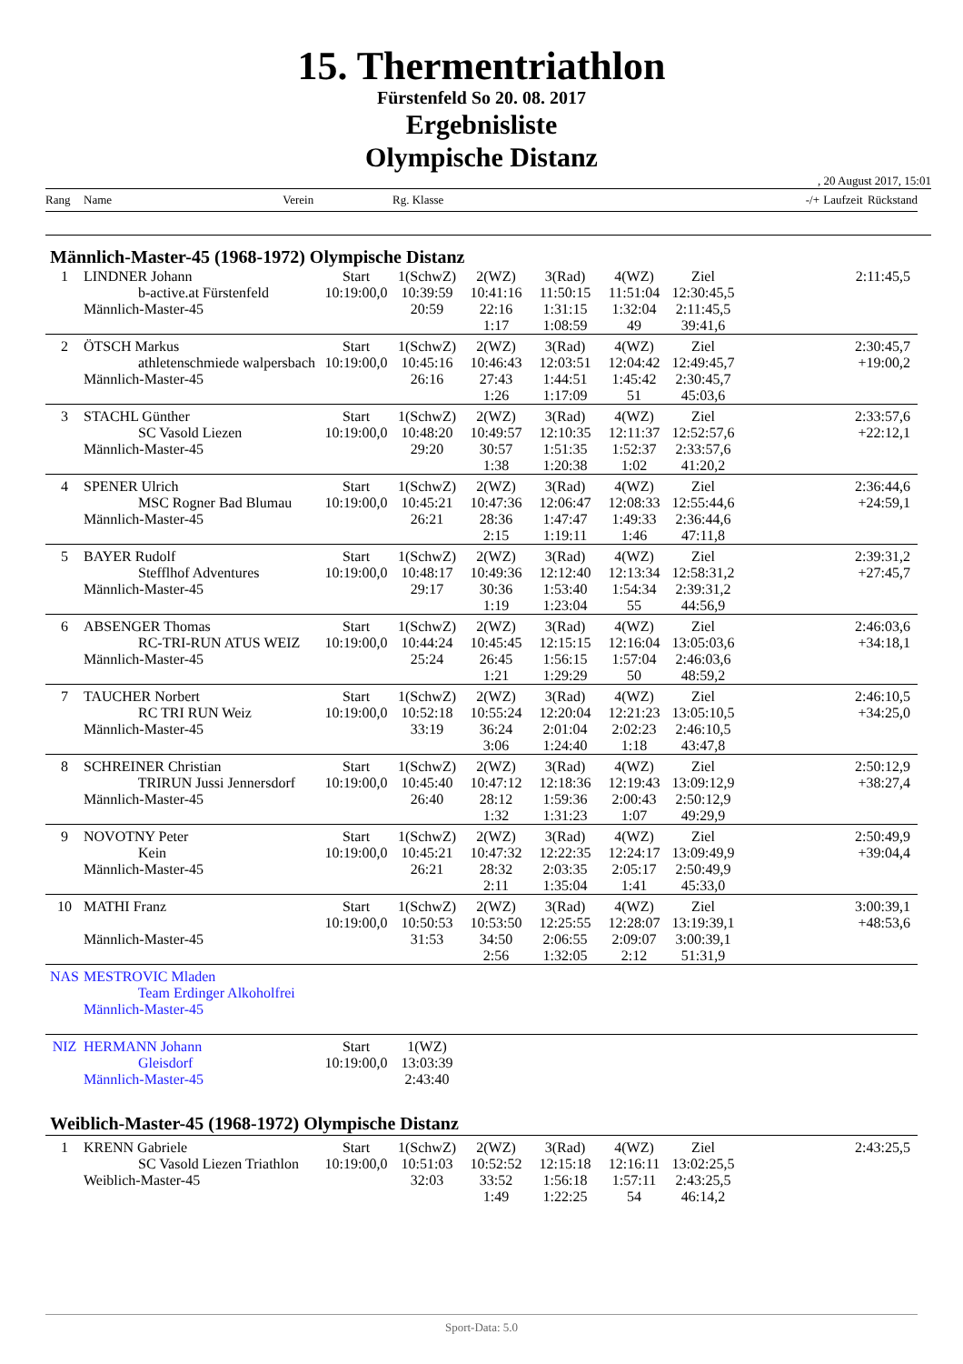15. Thermentriathlon
Fürstenfeld So 20. 08. 2017
Ergebnisliste
Olympische Distanz
, 20 August 2017, 15:01
| Rang | Name Verein | | Rg. Klasse | | | | | -/+ | Laufzeit | Rückstand |
| Männlich-Master-45 (1968-1972) Olympische Distanz | | | | | | | | | | |
| 1 | LINDNER Johann b-active.at Fürstenfeld Männlich-Master-45 | Start 10:19:00,0 | 1(SchwZ) 10:39:59 20:59 | 2(WZ) 10:41:16 22:16 1:17 | 3(Rad) 11:50:15 1:31:15 1:08:59 | 4(WZ) 11:51:04 1:32:04 49 | Ziel 12:30:45,5 2:11:45,5 39:41,6 | | | 2:11:45,5 |
| 2 | ÖTSCH Markus athletenschmiede walpersbach Männlich-Master-45 | Start 10:19:00,0 | 1(SchwZ) 10:45:16 26:16 | 2(WZ) 10:46:43 27:43 1:26 | 3(Rad) 12:03:51 1:44:51 1:17:09 | 4(WZ) 12:04:42 1:45:42 51 | Ziel 12:49:45,7 2:30:45,7 45:03,6 | | | 2:30:45,7 +19:00,2 |
| 3 | STACHL Günther SC Vasold Liezen Männlich-Master-45 | Start 10:19:00,0 | 1(SchwZ) 10:48:20 29:20 | 2(WZ) 10:49:57 30:57 1:38 | 3(Rad) 12:10:35 1:51:35 1:20:38 | 4(WZ) 12:11:37 1:52:37 1:02 | Ziel 12:52:57,6 2:33:57,6 41:20,2 | | | 2:33:57,6 +22:12,1 |
| 4 | SPENER Ulrich MSC Rogner Bad Blumau Männlich-Master-45 | Start 10:19:00,0 | 1(SchwZ) 10:45:21 26:21 | 2(WZ) 10:47:36 28:36 2:15 | 3(Rad) 12:06:47 1:47:47 1:19:11 | 4(WZ) 12:08:33 1:49:33 1:46 | Ziel 12:55:44,6 2:36:44,6 47:11,8 | | | 2:36:44,6 +24:59,1 |
| 5 | BAYER Rudolf Stefflhof Adventures Männlich-Master-45 | Start 10:19:00,0 | 1(SchwZ) 10:48:17 29:17 | 2(WZ) 10:49:36 30:36 1:19 | 3(Rad) 12:12:40 1:53:40 1:23:04 | 4(WZ) 12:13:34 1:54:34 55 | Ziel 12:58:31,2 2:39:31,2 44:56,9 | | | 2:39:31,2 +27:45,7 |
| 6 | ABSENGER Thomas RC-TRI-RUN ATUS WEIZ Männlich-Master-45 | Start 10:19:00,0 | 1(SchwZ) 10:44:24 25:24 | 2(WZ) 10:45:45 26:45 1:21 | 3(Rad) 12:15:15 1:56:15 1:29:29 | 4(WZ) 12:16:04 1:57:04 50 | Ziel 13:05:03,6 2:46:03,6 48:59,2 | | | 2:46:03,6 +34:18,1 |
| 7 | TAUCHER Norbert RC TRI RUN Weiz Männlich-Master-45 | Start 10:19:00,0 | 1(SchwZ) 10:52:18 33:19 | 2(WZ) 10:55:24 36:24 3:06 | 3(Rad) 12:20:04 2:01:04 1:24:40 | 4(WZ) 12:21:23 2:02:23 1:18 | Ziel 13:05:10,5 2:46:10,5 43:47,8 | | | 2:46:10,5 +34:25,0 |
| 8 | SCHREINER Christian TRIRUN Jussi Jennersdorf Männlich-Master-45 | Start 10:19:00,0 | 1(SchwZ) 10:45:40 26:40 | 2(WZ) 10:47:12 28:12 1:32 | 3(Rad) 12:18:36 1:59:36 1:31:23 | 4(WZ) 12:19:43 2:00:43 1:07 | Ziel 13:09:12,9 2:50:12,9 49:29,9 | | | 2:50:12,9 +38:27,4 |
| 9 | NOVOTNY Peter Kein Männlich-Master-45 | Start 10:19:00,0 | 1(SchwZ) 10:45:21 26:21 | 2(WZ) 10:47:32 28:32 2:11 | 3(Rad) 12:22:35 2:03:35 1:35:04 | 4(WZ) 12:24:17 2:05:17 1:41 | Ziel 13:09:49,9 2:50:49,9 45:33,0 | | | 2:50:49,9 +39:04,4 |
| 10 | MATHI Franz Männlich-Master-45 | Start 10:19:00,0 | 1(SchwZ) 10:50:53 31:53 | 2(WZ) 10:53:50 34:50 2:56 | 3(Rad) 12:25:55 2:06:55 1:32:05 | 4(WZ) 12:28:07 2:09:07 2:12 | Ziel 13:19:39,1 3:00:39,1 51:31,9 | | | 3:00:39,1 +48:53,6 |
| NAS | MESTROVIC Mladen Team Erdinger Alkoholfrei Männlich-Master-45 | | | | | | | | | |
| NIZ | HERMANN Johann Gleisdorf Männlich-Master-45 | Start 10:19:00,0 | 1(WZ) 13:03:39 2:43:40 | | | | | | | |
| Weiblich-Master-45 (1968-1972) Olympische Distanz | | | | | | | | | | |
| 1 | KRENN Gabriele SC Vasold Liezen Triathlon Weiblich-Master-45 | Start 10:19:00,0 | 1(SchwZ) 10:51:03 32:03 | 2(WZ) 10:52:52 33:52 1:49 | 3(Rad) 12:15:18 1:56:18 1:22:25 | 4(WZ) 12:16:11 1:57:11 54 | Ziel 13:02:25,5 2:43:25,5 46:14,2 | | | 2:43:25,5 |
Sport-Data: 5.0